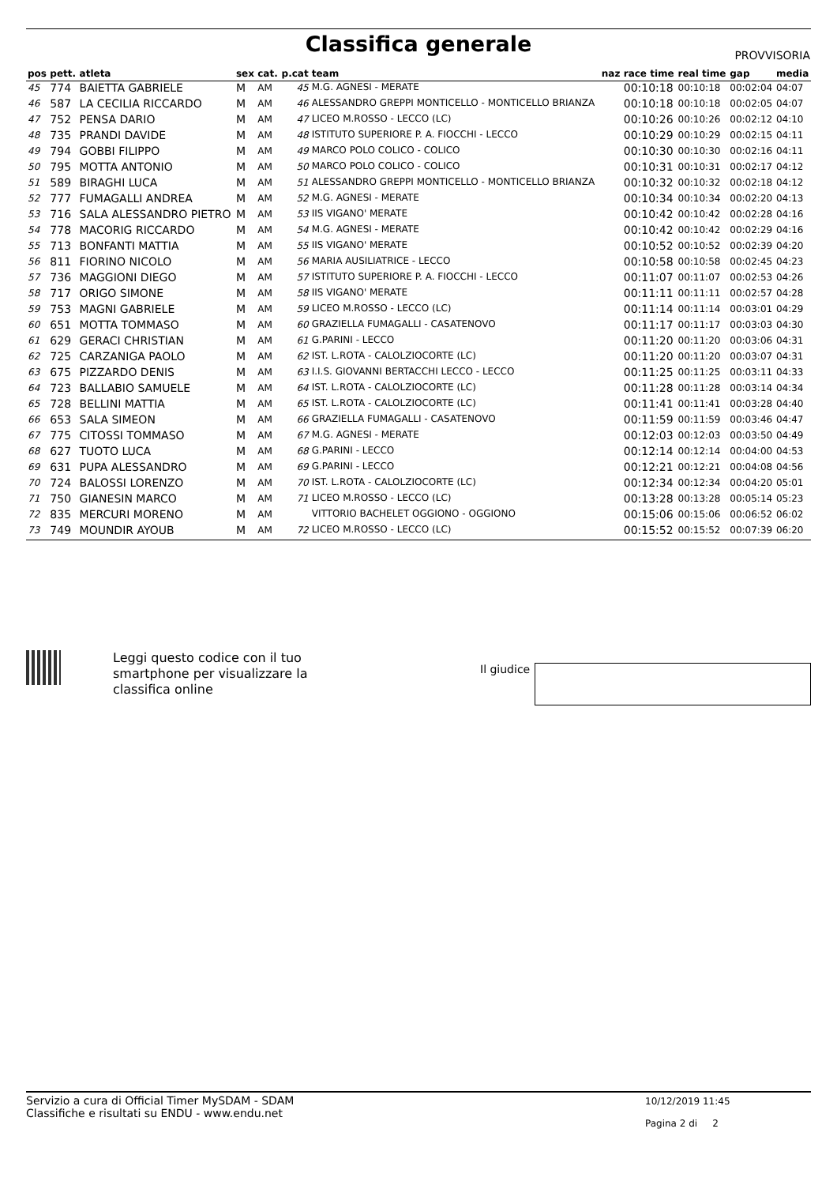Classifica generale
PROVVISORIA
| pos | pett. | atleta | sex | cat. | p.cat | team | naz | race time | real time | gap | media |
| --- | --- | --- | --- | --- | --- | --- | --- | --- | --- | --- | --- |
| 45 | 774 | BAIETTA GABRIELE | M | AM | 45 | M.G. AGNESI - MERATE | | 00:10:18 | 00:10:18 | 00:02:04 | 04:07 |
| 46 | 587 | LA CECILIA RICCARDO | M | AM | 46 | ALESSANDRO GREPPI MONTICELLO - MONTICELLO BRIANZA | | 00:10:18 | 00:10:18 | 00:02:05 | 04:07 |
| 47 | 752 | PENSA DARIO | M | AM | 47 | LICEO M.ROSSO - LECCO (LC) | | 00:10:26 | 00:10:26 | 00:02:12 | 04:10 |
| 48 | 735 | PRANDI DAVIDE | M | AM | 48 | ISTITUTO SUPERIORE P. A. FIOCCHI - LECCO | | 00:10:29 | 00:10:29 | 00:02:15 | 04:11 |
| 49 | 794 | GOBBI FILIPPO | M | AM | 49 | MARCO POLO COLICO - COLICO | | 00:10:30 | 00:10:30 | 00:02:16 | 04:11 |
| 50 | 795 | MOTTA ANTONIO | M | AM | 50 | MARCO POLO COLICO - COLICO | | 00:10:31 | 00:10:31 | 00:02:17 | 04:12 |
| 51 | 589 | BIRAGHI LUCA | M | AM | 51 | ALESSANDRO GREPPI MONTICELLO - MONTICELLO BRIANZA | | 00:10:32 | 00:10:32 | 00:02:18 | 04:12 |
| 52 | 777 | FUMAGALLI ANDREA | M | AM | 52 | M.G. AGNESI - MERATE | | 00:10:34 | 00:10:34 | 00:02:20 | 04:13 |
| 53 | 716 | SALA ALESSANDRO PIETRO | M | AM | 53 | IIS VIGANO' MERATE | | 00:10:42 | 00:10:42 | 00:02:28 | 04:16 |
| 54 | 778 | MACORIG RICCARDO | M | AM | 54 | M.G. AGNESI - MERATE | | 00:10:42 | 00:10:42 | 00:02:29 | 04:16 |
| 55 | 713 | BONFANTI MATTIA | M | AM | 55 | IIS VIGANO' MERATE | | 00:10:52 | 00:10:52 | 00:02:39 | 04:20 |
| 56 | 811 | FIORINO NICOLO | M | AM | 56 | MARIA AUSILIATRICE - LECCO | | 00:10:58 | 00:10:58 | 00:02:45 | 04:23 |
| 57 | 736 | MAGGIONI DIEGO | M | AM | 57 | ISTITUTO SUPERIORE P. A. FIOCCHI - LECCO | | 00:11:07 | 00:11:07 | 00:02:53 | 04:26 |
| 58 | 717 | ORIGO SIMONE | M | AM | 58 | IIS VIGANO' MERATE | | 00:11:11 | 00:11:11 | 00:02:57 | 04:28 |
| 59 | 753 | MAGNI GABRIELE | M | AM | 59 | LICEO M.ROSSO - LECCO (LC) | | 00:11:14 | 00:11:14 | 00:03:01 | 04:29 |
| 60 | 651 | MOTTA TOMMASO | M | AM | 60 | GRAZIELLA FUMAGALLI - CASATENOVO | | 00:11:17 | 00:11:17 | 00:03:03 | 04:30 |
| 61 | 629 | GERACI CHRISTIAN | M | AM | 61 | G.PARINI - LECCO | | 00:11:20 | 00:11:20 | 00:03:06 | 04:31 |
| 62 | 725 | CARZANIGA PAOLO | M | AM | 62 | IST. L.ROTA - CALOLZIOCORTE (LC) | | 00:11:20 | 00:11:20 | 00:03:07 | 04:31 |
| 63 | 675 | PIZZARDO DENIS | M | AM | 63 | I.I.S. GIOVANNI BERTACCHI LECCO - LECCO | | 00:11:25 | 00:11:25 | 00:03:11 | 04:33 |
| 64 | 723 | BALLABIO SAMUELE | M | AM | 64 | IST. L.ROTA - CALOLZIOCORTE (LC) | | 00:11:28 | 00:11:28 | 00:03:14 | 04:34 |
| 65 | 728 | BELLINI MATTIA | M | AM | 65 | IST. L.ROTA - CALOLZIOCORTE (LC) | | 00:11:41 | 00:11:41 | 00:03:28 | 04:40 |
| 66 | 653 | SALA SIMEON | M | AM | 66 | GRAZIELLA FUMAGALLI - CASATENOVO | | 00:11:59 | 00:11:59 | 00:03:46 | 04:47 |
| 67 | 775 | CITOSSI TOMMASO | M | AM | 67 | M.G. AGNESI - MERATE | | 00:12:03 | 00:12:03 | 00:03:50 | 04:49 |
| 68 | 627 | TUOTO LUCA | M | AM | 68 | G.PARINI - LECCO | | 00:12:14 | 00:12:14 | 00:04:00 | 04:53 |
| 69 | 631 | PUPA ALESSANDRO | M | AM | 69 | G.PARINI - LECCO | | 00:12:21 | 00:12:21 | 00:04:08 | 04:56 |
| 70 | 724 | BALOSSI LORENZO | M | AM | 70 | IST. L.ROTA - CALOLZIOCORTE (LC) | | 00:12:34 | 00:12:34 | 00:04:20 | 05:01 |
| 71 | 750 | GIANESIN MARCO | M | AM | 71 | LICEO M.ROSSO - LECCO (LC) | | 00:13:28 | 00:13:28 | 00:05:14 | 05:23 |
| 72 | 835 | MERCURI MORENO | M | AM | | VITTORIO BACHELET OGGIONO - OGGIONO | | 00:15:06 | 00:15:06 | 00:06:52 | 06:02 |
| 73 | 749 | MOUNDIR AYOUB | M | AM | 72 | LICEO M.ROSSO - LECCO (LC) | | 00:15:52 | 00:15:52 | 00:07:39 | 06:20 |
Leggi questo codice con il tuo
smartphone per visualizzare la
classifica online
Il giudice
Servizio a cura di Official Timer MySDAM - SDAM
Classifiche e risultati su ENDU - www.endu.net
10/12/2019 11:45
Pagina 2 di 2